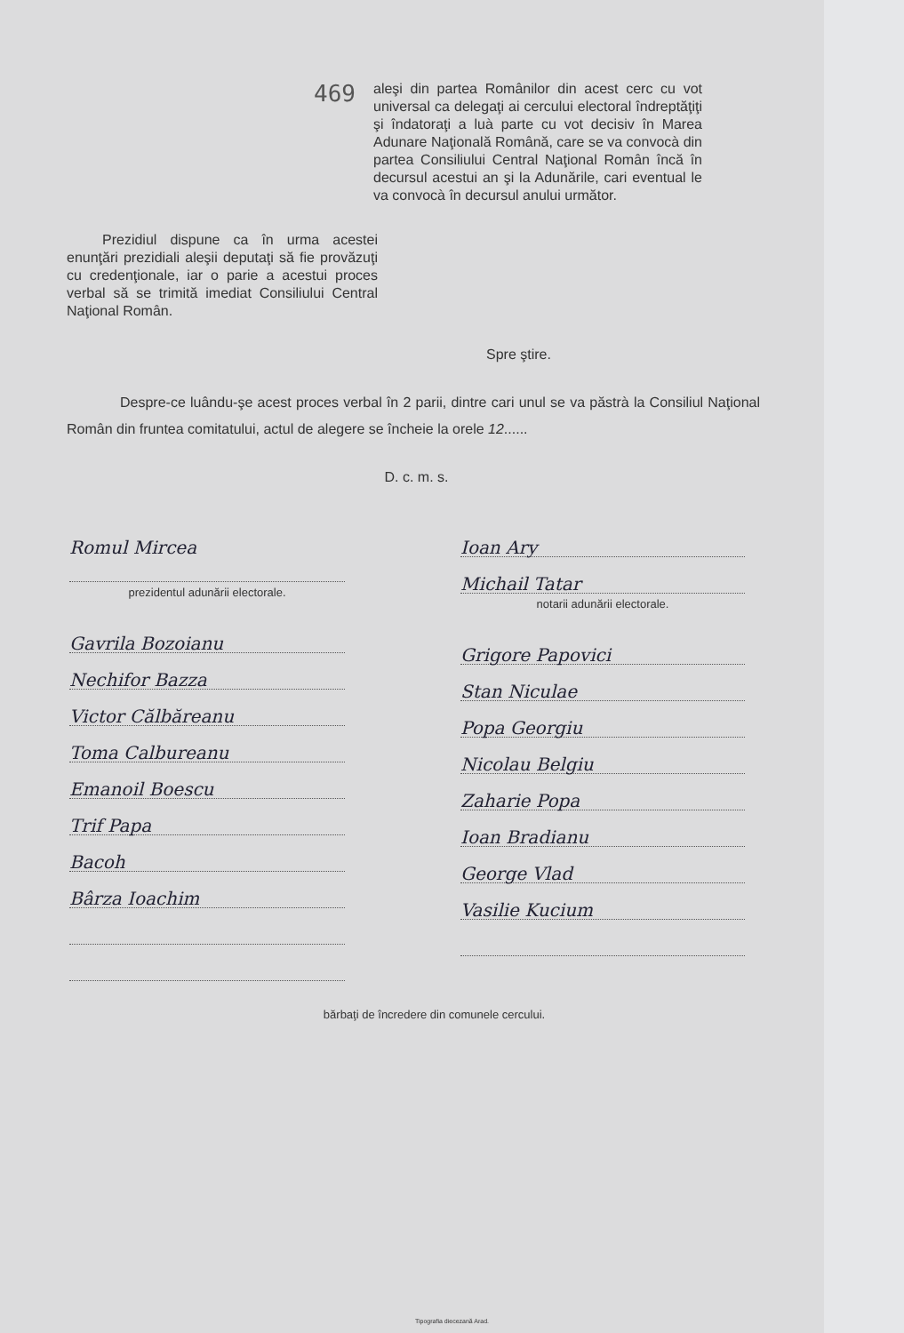469
aleşi din partea Românilor din acest cerc cu vot universal ca delegaţi ai cercului electoral îndreptăţiţi şi îndatoraţi a luà parte cu vot decisiv în Marea Adunare Naţională Română, care se va convocà din partea Consiliului Central Naţional Român încă în decursul acestui an şi la Adunările, cari eventual le va convocà în decursul anului următor.
Prezidiul dispune ca în urma acestei enunţări prezidiali aleşii deputaţi să fie provăzuţi cu credenţionale, iar o parie a acestui proces verbal să se trimită imediat Consiliului Central Naţional Român.
Spre ştire.
Despre-ce luându-şe acest proces verbal în 2 parii, dintre cari unul se va păstrà la Consiliul Naţional Român din fruntea comitatului, actul de alegere se încheie la orele 12......
D. c. m. s.
Romul Mircea
prezidentul adunării electorale.
Gavrila Bozoianu
Nechifor Bazza
Victor Călbăreanu
Toma Calbureanu
Emanoil Boescu
Trif Papa
Bacoh
Bârza Ioachim
Ioan Ary
Michail Tatar
notarii adunării electorale.
Grigore Papovici
Stan Niculae
Popa Georgiu
Nicolau Belgiu
Zaharie Popa
Ioan Bradianu
George Vlad
Vasilie Kucium
bărbaţi de încredere din comunele cercului.
Tipografia diecezană Arad.